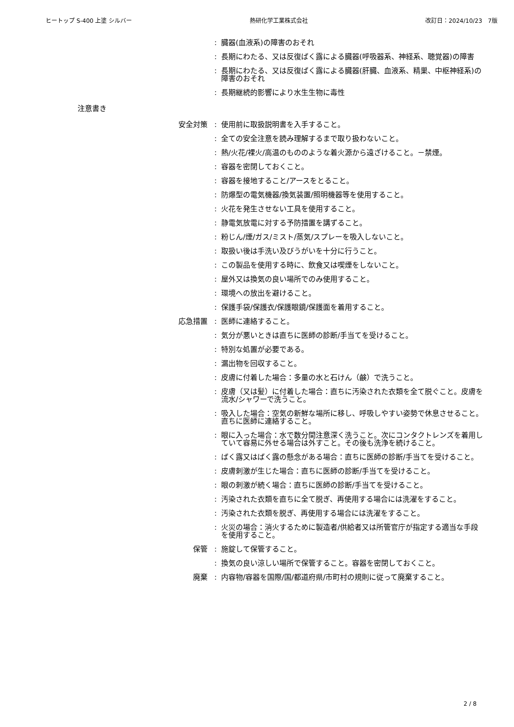ヒートップ S-400 上塗 シルバー 熱研化学工業株式会社 改訂日：2024/10/23　7版
: 臓器(血液系)の障害のおそれ
: 長期にわたる、又は反復ばく露による臓器(呼吸器系、神経系、聴覚器)の障害
: 長期にわたる、又は反復ばく露による臓器(肝臓、血液系、精巣、中枢神経系)の障害のおそれ
: 長期継続的影響により水生生物に毒性
注意書き
安全対策 : 使用前に取扱説明書を入手すること。
: 全ての安全注意を読み理解するまで取り扱わないこと。
: 熱/火花/裸火/高温のもののような着火源から遠ざけること。－禁煙。
: 容器を密閉しておくこと。
: 容器を接地すること/アースをとること。
: 防爆型の電気機器/換気装置/照明機器等を使用すること。
: 火花を発生させない工具を使用すること。
: 静電気放電に対する予防措置を講ずること。
: 粉じん/煙/ガス/ミスト/蒸気/スプレーを吸入しないこと。
: 取扱い後は手洗い及びうがいを十分に行うこと。
: この製品を使用する時に、飲食又は喫煙をしないこと。
: 屋外又は換気の良い場所でのみ使用すること。
: 環境への放出を避けること。
: 保護手袋/保護衣/保護眼鏡/保護面を着用すること。
応急措置 : 医師に連絡すること。
: 気分が悪いときは直ちに医師の診断/手当てを受けること。
: 特別な処置が必要である。
: 漏出物を回収すること。
: 皮膚に付着した場合：多量の水と石けん（鹸）で洗うこと。
: 皮膚（又は髪）に付着した場合：直ちに汚染された衣類を全て脱ぐこと。皮膚を流水/シャワーで洗うこと。
: 吸入した場合：空気の新鮮な場所に移し、呼吸しやすい姿勢で休息させること。直ちに医師に連絡すること。
: 眼に入った場合：水で数分間注意深く洗うこと。次にコンタクトレンズを着用していて容易に外せる場合は外すこと。その後も洗浄を続けること。
: ばく露又はばく露の懸念がある場合：直ちに医師の診断/手当てを受けること。
: 皮膚刺激が生じた場合：直ちに医師の診断/手当てを受けること。
: 眼の刺激が続く場合：直ちに医師の診断/手当てを受けること。
: 汚染された衣類を直ちに全て脱ぎ、再使用する場合には洗濯をすること。
: 汚染された衣類を脱ぎ、再使用する場合には洗濯をすること。
: 火災の場合：消火するために製造者/供給者又は所管官庁が指定する適当な手段を使用すること。
保管 : 施錠して保管すること。
: 換気の良い涼しい場所で保管すること。容器を密閉しておくこと。
廃棄 : 内容物/容器を国際/国/都道府県/市町村の規則に従って廃棄すること。
2 / 8